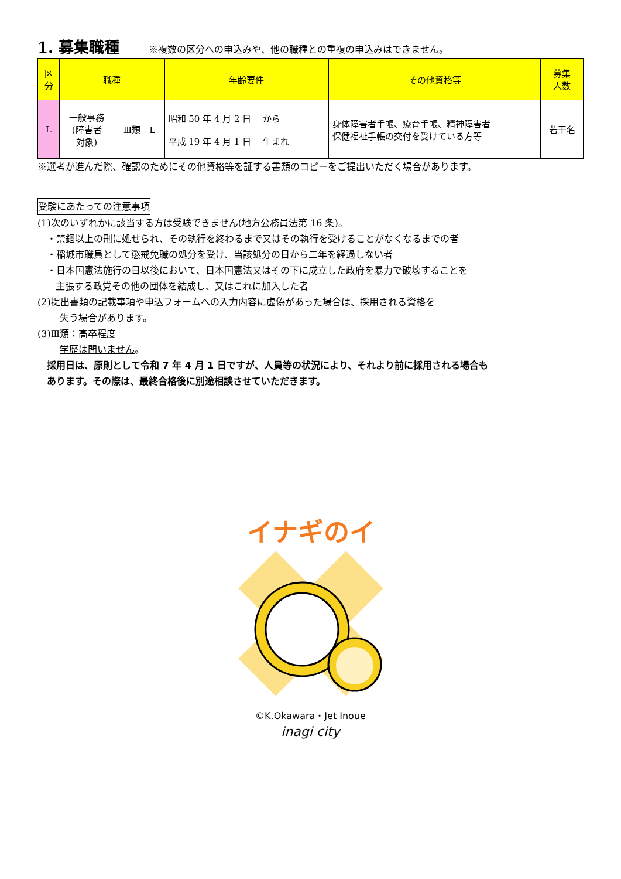1. 募集職種
※複数の区分への申込みや、他の職種との重複の申込みはできません。
| 区 分 | 職種 | | 年齢要件 | その他資格等 | 募集 人数 |
| --- | --- | --- | --- | --- | --- |
| L | 一般事務 (障害者 対象) | Ⅲ類 L | 昭和 50 年 4 月 2 日 から 平成 19 年 4 月 1 日 生まれ | 身体障害者手帳、療育手帳、精神障害者 保健福祉手帳の交付を受けている方等 | 若干名 |
※選考が進んだ際、確認のためにその他資格等を証する書類のコピーをご提出いただく場合があります。
受験にあたっての注意事項
(1)次のいずれかに該当する方は受験できません(地方公務員法第 16 条)。
・禁錮以上の刑に処せられ、その執行を終わるまで又はその執行を受けることがなくなるまでの者
・稲城市職員として懲戒免職の処分を受け、当該処分の日から二年を経過しない者
・日本国憲法施行の日以後において、日本国憲法又はその下に成立した政府を暴力で破壊することを
主張する政党その他の団体を結成し、又はこれに加入した者
(2)提出書類の記載事項や申込フォームへの入力内容に虚偽があった場合は、採用される資格を
失う場合があります。
(3)Ⅲ類：高卒程度
学歴は問いません。
採用日は、原則として令和 7 年 4 月 1 日ですが、人員等の状況により、それより前に採用される場合も
あります。その際は、最終合格後に別途相談させていただきます。
イナギのイ
©K.Okawara・Jet Inoue
inagi city